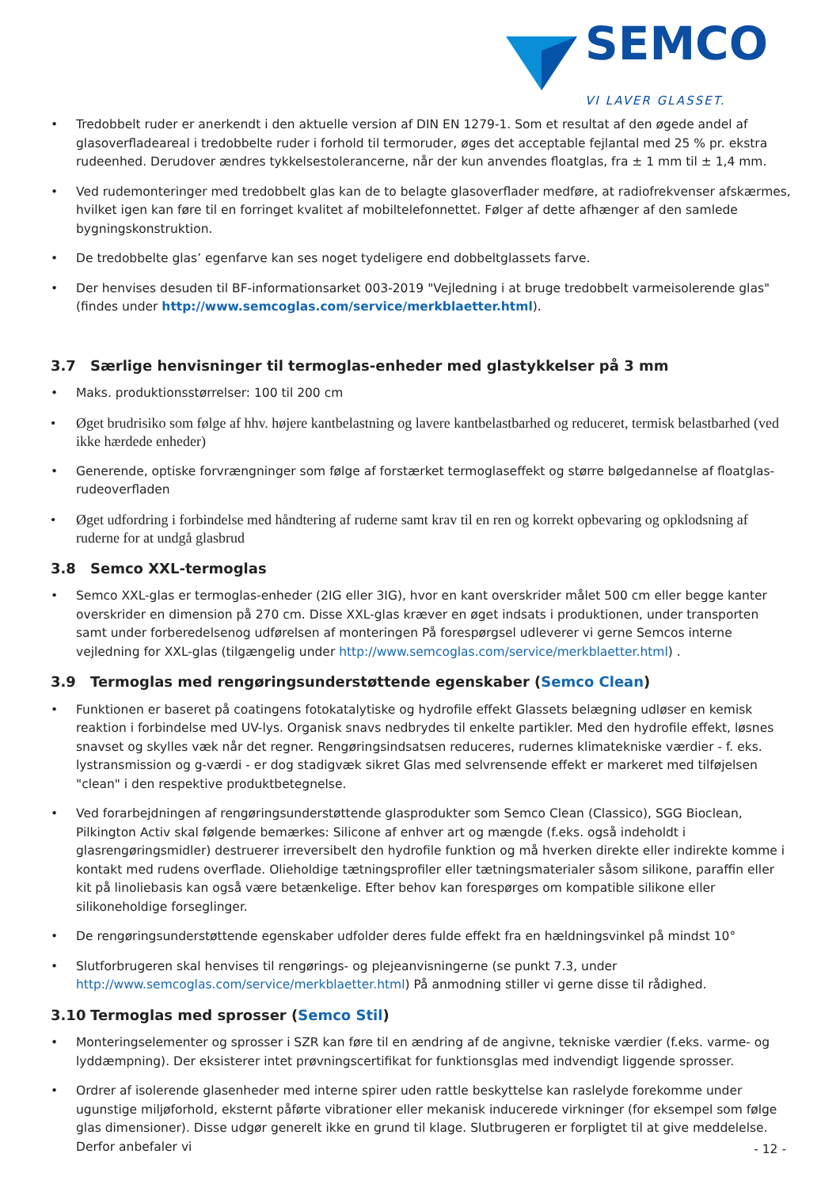SEMCO
VI LAVER GLASSET.
• Tredobbelt ruder er anerkendt i den aktuelle version af DIN EN 1279-1. Som et resultat af den øgede andel af glasoverfladeareal i tredobbelte ruder i forhold til termoruder, øges det acceptable fejlantal med 25 % pr. ekstra rudeenhed. Derudover ændres tykkelsestolerancerne, når der kun anvendes floatglas, fra ± 1 mm til ± 1,4 mm.
• Ved rudemonteringer med tredobbelt glas kan de to belagte glasoverflader medføre, at radiofrekvenser afskærmes, hvilket igen kan føre til en forringet kvalitet af mobiltelefonnettet. Følger af dette afhænger af den samlede bygningskonstruktion.
• De tredobbelte glas’ egenfarve kan ses noget tydeligere end dobbeltglassets farve.
• Der henvises desuden til BF-informationsarket 003-2019 "Vejledning i at bruge tredobbelt varmeisolerende glas" (findes under http://www.semcoglas.com/service/merkblaetter.html).
3.7 Særlige henvisninger til termoglas-enheder med glastykkelser på 3 mm
• Maks. produktionsstørrelser: 100 til 200 cm
• Øget brudrisiko som følge af hhv. højere kantbelastning og lavere kantbelastbarhed og reduceret, termisk belastbarhed (ved ikke hærdede enheder)
• Generende, optiske forvrængninger som følge af forstærket termoglaseffekt og større bølgedannelse af floatglas-rudeoverfladen
• Øget udfordring i forbindelse med håndtering af ruderne samt krav til en ren og korrekt opbevaring og opklodsning af ruderne for at undgå glasbrud
3.8 Semco XXL-termoglas
• Semco XXL-glas er termoglas-enheder (2IG eller 3IG), hvor en kant overskrider målet 500 cm eller begge kanter overskrider en dimension på 270 cm. Disse XXL-glas kræver en øget indsats i produktionen, under transporten samt under forberedelsenog udførelsen af monteringen På forespørgsel udleverer vi gerne Semcos interne vejledning for XXL-glas (tilgængelig under http://www.semcoglas.com/service/merkblaetter.html) .
3.9 Termoglas med rengøringsunderstøttende egenskaber (Semco Clean)
• Funktionen er baseret på coatingens fotokatalytiske og hydrofile effekt Glassets belægning udløser en kemisk reaktion i forbindelse med UV-lys. Organisk snavs nedbrydes til enkelte partikler. Med den hydrofile effekt, løsnes snavset og skylles væk når det regner. Rengøringsindsatsen reduceres, rudernes klimatekniske værdier - f. eks. lystransmission og g-værdi - er dog stadigvæk sikret Glas med selvrensende effekt er markeret med tilføjelsen "clean" i den respektive produktbetegnelse.
• Ved forarbejdningen af rengøringsunderstøttende glasprodukter som Semco Clean (Classico), SGG Bioclean, Pilkington Activ skal følgende bemærkes: Silicone af enhver art og mængde (f.eks. også indeholdt i glasrengøringsmidler) destruerer irreversibelt den hydrofile funktion og må hverken direkte eller indirekte komme i kontakt med rudens overflade. Olieholdige tætningsprofiler eller tætningsmaterialer såsom silikone, paraffin eller kit på linoliebasis kan også være betænkelige. Efter behov kan forespørges om kompatible silikone eller silikoneholdige forseglinger.
• De rengøringsunderstøttende egenskaber udfolder deres fulde effekt fra en hældningsvinkel på mindst 10°
• Slutforbrugeren skal henvises til rengørings- og plejeanvisningerne (se punkt 7.3, under http://www.semcoglas.com/service/merkblaetter.html) På anmodning stiller vi gerne disse til rådighed.
3.10 Termoglas med sprosser (Semco Stil)
• Monteringselementer og sprosser i SZR kan føre til en ændring af de angivne, tekniske værdier (f.eks. varme- og lyddæmpning). Der eksisterer intet prøvningscertifikat for funktionsglas med indvendigt liggende sprosser.
• Ordrer af isolerende glasenheder med interne spirer uden rattle beskyttelse kan raslelyde forekomme under ugunstige miljøforhold, eksternt påførte vibrationer eller mekanisk inducerede virkninger (for eksempel som følge glas dimensioner). Disse udgør generelt ikke en grund til klage. Slutbrugeren er forpligtet til at give meddelelse. Derfor anbefaler vi
- 12 -